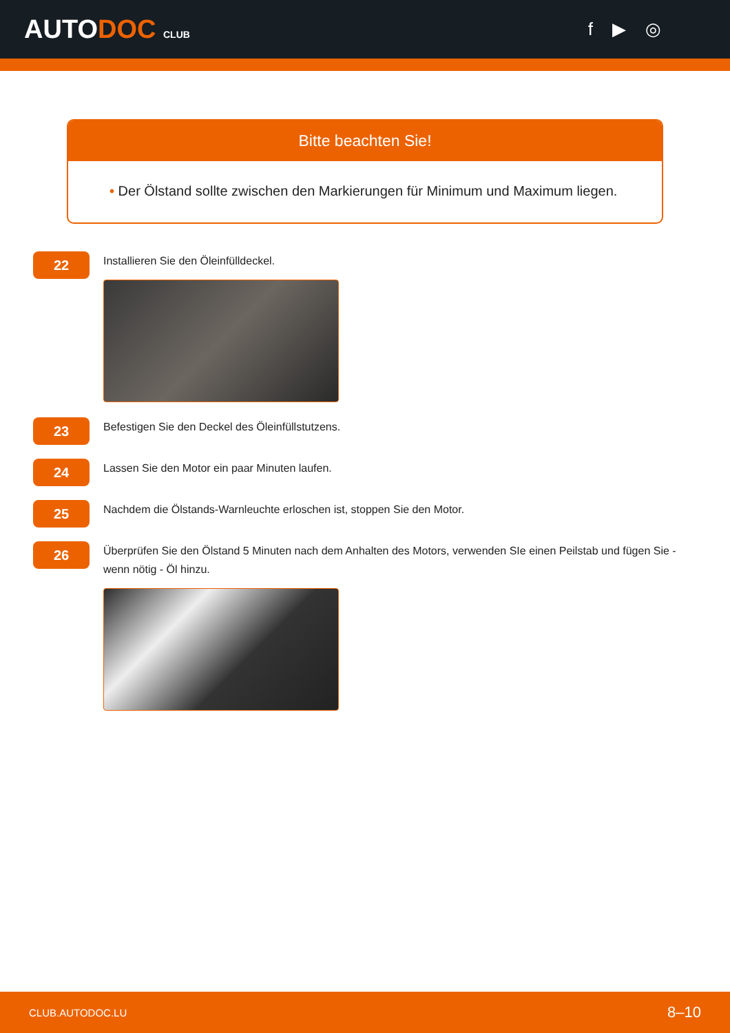AUTODOC CLUB
f ▶ ◎
Bitte beachten Sie!
• Der Ölstand sollte zwischen den Markierungen für Minimum und Maximum liegen.
22
Installieren Sie den Öleinfülldeckel.
23
Befestigen Sie den Deckel des Öleinfüllstutzens.
24
Lassen Sie den Motor ein paar Minuten laufen.
25
Nachdem die Ölstands-Warnleuchte erloschen ist, stoppen Sie den Motor.
26
Überprüfen Sie den Ölstand 5 Minuten nach dem Anhalten des Motors, verwenden SIe einen Peilstab und fügen Sie - wenn nötig - Öl hinzu.
CLUB.AUTODOC.LU 8–10